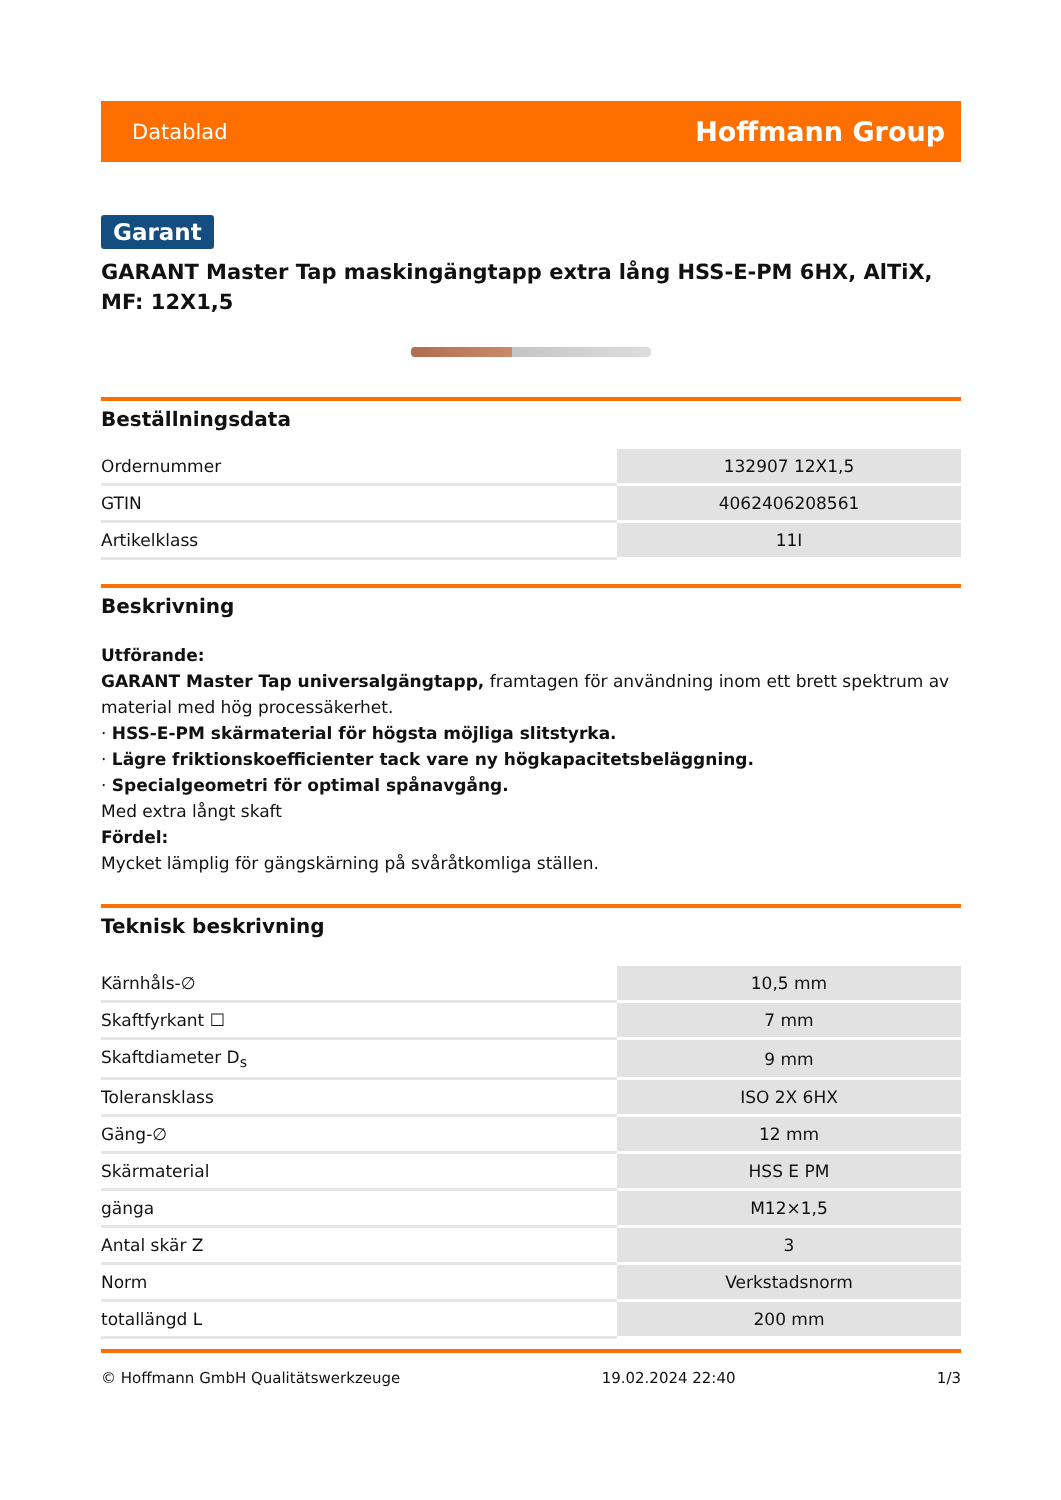Datablad Hoffmann Group
Garant
GARANT Master Tap maskingängtapp extra lång HSS-E-PM 6HX, AlTiX, MF: 12X1,5
Beställningsdata
| Ordernummer | 132907 12X1,5 |
| GTIN | 4062406208561 |
| Artikelklass | 11I |
Beskrivning
Utförande:
GARANT Master Tap universalgängtapp, framtagen för användning inom ett brett spektrum av material med hög processäkerhet.
· HSS-E-PM skärmaterial för högsta möjliga slitstyrka.
· Lägre friktionskoefficienter tack vare ny högkapacitetsbeläggning.
· Specialgeometri för optimal spånavgång.
Med extra långt skaft
Fördel:
Mycket lämplig för gängskärning på svåråtkomliga ställen.
Teknisk beskrivning
| Kärnhåls-∅ | 10,5 mm |
| Skaftfyrkant ☐ | 7 mm |
| Skaftdiameter D<sub>s</sub> | 9 mm |
| Toleransklass | ISO 2X 6HX |
| Gäng-∅ | 12 mm |
| Skärmaterial | HSS E PM |
| gänga | M12×1,5 |
| Antal skär Z | 3 |
| Norm | Verkstadsnorm |
| totallängd L | 200 mm |
© Hoffmann GmbH Qualitätswerkzeuge 19.02.2024 22:40 1/3